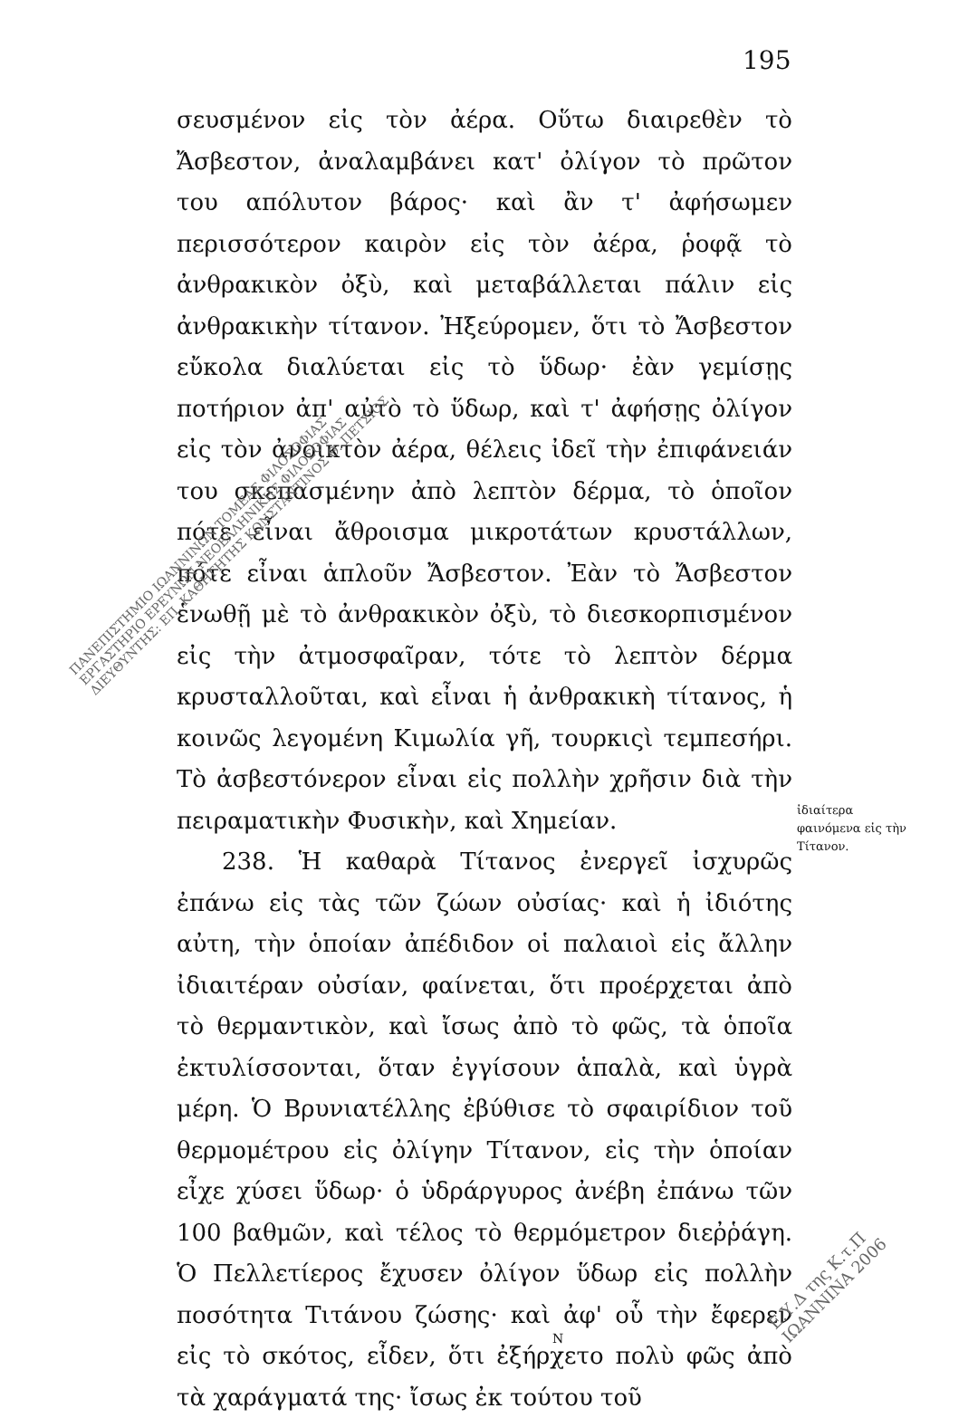195
σευσμένον εἰς τὸν ἀέρα. Οὕτω διαιρεθὲν τὸ Ἄσβεστον, ἀναλαμβάνει κατ' ὀλίγον τὸ πρῶτον του απόλυτον βάρος· καὶ ἂν τ' ἀφήσωμεν περισσότερον καιρὸν εἰς τὸν ἀέρα, ῥοφᾷ τὸ ἀνθρακικὸν ὀξὺ, καὶ μεταβάλλεται πάλιν εἰς ἀνθρακικὴν τίτανον. Ἠξεύρομεν, ὅτι τὸ Ἄσβεστον εὔκολα διαλύεται εἰς τὸ ὕδωρ· ἐὰν γεμίσῃς ποτήριον ἀπ' αὐτὸ τὸ ὕδωρ, καὶ τ' ἀφήσῃς ὀλίγον εἰς τὸν ἀνοικτὸν ἀέρα, θέλεις ἰδεῖ τὴν ἐπιφάνειάν του σκεπασμένην ἀπὸ λεπτὸν δέρμα, τὸ ὁποῖον πότε εἶναι ἄθροισμα μικροτάτων κρυστάλλων, πότε εἶναι ἁπλοῦν Ἄσβεστον. Ἐὰν τὸ Ἄσβεστον ἑνωθῇ μὲ τὸ ἀνθρακικὸν ὀξὺ, τὸ διεσκορπισμένον εἰς τὴν ἀτμοσφαῖραν, τότε τὸ λεπτὸν δέρμα κρυσταλλοῦται, καὶ εἶναι ἡ ἀνθρακικὴ τίτανος, ἡ κοινῶς λεγομένη Κιμωλία γῆ, τουρκιςὶ τεμπεσήρι. Τὸ ἀσβεστόνερον εἶναι εἰς πολλὴν χρῆσιν διὰ τὴν πειραματικὴν Φυσικὴν, καὶ Χημείαν.
238. Ἡ καθαρὰ Τίτανος ἐνεργεῖ ἰσχυρῶς ἐπάνω εἰς τὰς τῶν ζώων οὐσίας· καὶ ἡ ἰδιότης αὐτη, τὴν ὁποίαν ἀπέδιδον οἱ παλαιοὶ εἰς ἄλλην ἰδιαιτέραν οὐσίαν, φαίνεται, ὅτι προέρχεται ἀπὸ τὸ θερμαντικὸν, καὶ ἴσως ἀπὸ τὸ φῶς, τὰ ὁποῖα ἐκτυλίσσονται, ὅταν ἐγγίσουν ἁπαλὰ, καὶ ὑγρὰ μέρη. Ὁ Βρυνιατέλλης ἐβύθισε τὸ σφαιρίδιον τοῦ θερμομέτρου εἰς ὀλίγην Τίτανον, εἰς τὴν ὁποίαν εἶχε χύσει ὕδωρ· ὁ ὑδράργυρος ἀνέβη ἐπάνω τῶν 100 βαθμῶν, καὶ τέλος τὸ θερμόμετρον διεῤῥάγη. Ὁ Πελλετίερος ἔχυσεν ὀλίγον ὕδωρ εἰς πολλὴν ποσότητα Τιτάνου ζώσης· καὶ ἀφ' οὗ τὴν ἔφερεν εἰς τὸ σκότος, εἶδεν, ὅτι ἐξήρχετο πολὺ φῶς ἀπὸ τὰ χαράγματά της· ἴσως ἐκ τούτου τοῦ
ἰδιαίτερα φαινόμενα εἰς τὴν Τίτανον.
N
ΠΑΝΕΠΙΣΤΗΜΙΟ ΙΩΑΝΝΙΝΩΝ ΤΟΜΕΑΣ ΦΙΛΟΣΟΦΙΑΣ ΕΡΓΑΣΤΗΡΙΟ ΕΡΕΥΝΩΝ ΝΕΟΕΛΛΗΝΙΚΗΣ ΦΙΛΟΣΟΦΙΑΣ ΔΙΕΥΘΥΝΤΗΣ: ΕΠ. ΚΑΘΗΓΗΤΗΣ ΚΩΝΣΤΑΝΤΙΝΟΣ Θ. ΠΕΤΣΙΟΣ
Ε.Υ.Δ της Κ.τ.Π ΙΩΑΝΝΙΝΑ 2006